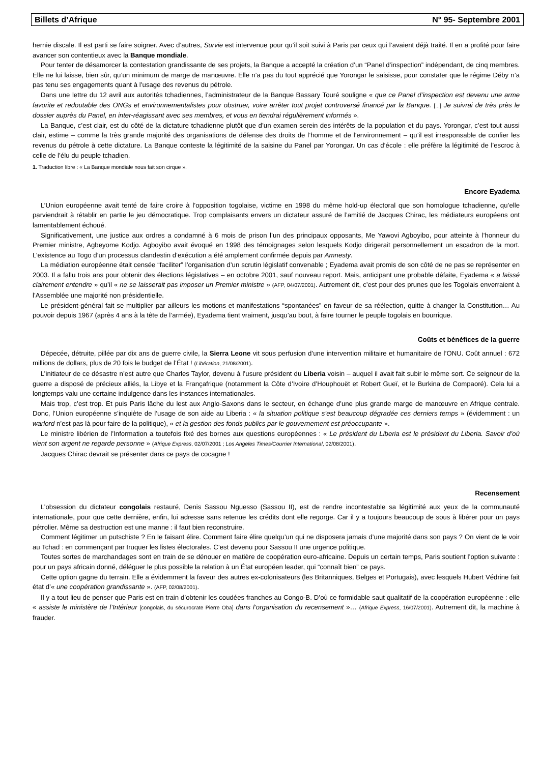Billets d’Afrique N° 95- Septembre 2001
hernie discale. Il est parti se faire soigner. Avec d’autres, Survie est intervenue pour qu’il soit suivi à Paris par ceux qui l’avaient déjà traité. Il en a profité pour faire avancer son contentieux avec la Banque mondiale.
Pour tenter de désamorcer la contestation grandissante de ses projets, la Banque a accepté la création d’un “Panel d’inspection” indépendant, de cinq membres. Elle ne lui laisse, bien sûr, qu’un minimum de marge de manœuvre. Elle n’a pas du tout apprécié que Yorongar le saisisse, pour constater que le régime Déby n’a pas tenu ses engagements quant à l’usage des revenus du pétrole.
Dans une lettre du 12 avril aux autorités tchadiennes, l’administrateur de la Banque Bassary Touré souligne « que ce Panel d’inspection est devenu une arme favorite et redoutable des ONGs et environnementalistes pour obstruer, voire arrêter tout projet controversé financé par la Banque. [...] Je suivrai de très près le dossier auprès du Panel, en inter-réagissant avec ses membres, et vous en tiendrai régulièrement informés ».
La Banque, c’est clair, est du côté de la dictature tchadienne plutôt que d’un examen serein des intérêts de la population et du pays. Yorongar, c’est tout aussi clair, estime – comme la très grande majorité des organisations de défense des droits de l’homme et de l’environnement – qu’il est irresponsable de confier les revenus du pétrole à cette dictature. La Banque conteste la légitimité de la saisine du Panel par Yorongar. Un cas d’école : elle préfère la légitimité de l’escroc à celle de l’élu du peuple tchadien.
1. Traduction libre : « La Banque mondiale nous fait son cirque ».
Encore Eyadema
L’Union européenne avait tenté de faire croire à l’opposition togolaise, victime en 1998 du même hold-up électoral que son homologue tchadienne, qu’elle parviendrait à rétablir en partie le jeu démocratique. Trop complaisants envers un dictateur assuré de l’amitié de Jacques Chirac, les médiateurs européens ont lamentablement échoué.
Significativement, une justice aux ordres a condamné à 6 mois de prison l’un des principaux opposants, Me Yawovi Agboyibo, pour atteinte à l’honneur du Premier ministre, Agbeyome Kodjo. Agboyibo avait évoqué en 1998 des témoignages selon lesquels Kodjo dirigerait personnellement un escadron de la mort. L’existence au Togo d’un processus clandestin d’exécution a été amplement confirmée depuis par Amnesty.
La médiation européenne était censée “faciliter” l’organisation d’un scrutin législatif convenable ; Eyadema avait promis de son côté de ne pas se représenter en 2003. Il a fallu trois ans pour obtenir des élections législatives – en octobre 2001, sauf nouveau report. Mais, anticipant une probable défaite, Eyadema « a laissé clairement entendre » qu’il « ne se laisserait pas imposer un Premier ministre » (AFP, 04/07/2001). Autrement dit, c’est pour des prunes que les Togolais enverraient à l’Assemblée une majorité non présidentielle.
Le président-général fait se multiplier par ailleurs les motions et manifestations “spontanées” en faveur de sa réélection, quitte à changer la Constitution… Au pouvoir depuis 1967 (après 4 ans à la tête de l’armée), Eyadema tient vraiment, jusqu’au bout, à faire tourner le peuple togolais en bourrique.
Coûts et bénéfices de la guerre
Dépecée, détruite, pillée par dix ans de guerre civile, la Sierra Leone vit sous perfusion d’une intervention militaire et humanitaire de l’ONU. Coût annuel : 672 millions de dollars, plus de 20 fois le budget de l’État ! (Libération, 21/08/2001).
L’initiateur de ce désastre n’est autre que Charles Taylor, devenu à l’usure président du Liberia voisin – auquel il avait fait subir le même sort. Ce seigneur de la guerre a disposé de précieux alliés, la Libye et la Françafrique (notamment la Côte d’Ivoire d’Houphouët et Robert Gueï, et le Burkina de Compaoré). Cela lui a longtemps valu une certaine indulgence dans les instances internationales.
Mais trop, c’est trop. Et puis Paris lâche du lest aux Anglo-Saxons dans le secteur, en échange d’une plus grande marge de manœuvre en Afrique centrale. Donc, l’Union européenne s’inquiète de l’usage de son aide au Liberia : « la situation politique s’est beaucoup dégradée ces derniers temps » (évidemment : un warlord n’est pas là pour faire de la politique), « et la gestion des fonds publics par le gouvernement est préoccupante ».
Le ministre libérien de l’Information a toutefois fixé des bornes aux questions européennes : « Le président du Liberia est le président du Liberia. Savoir d’où vient son argent ne regarde personne » (Afrique Express, 02/07/2001 ; Los Angeles Times/Courrier International, 02/08/2001).
Jacques Chirac devrait se présenter dans ce pays de cocagne !
Recensement
L’obsession du dictateur congolais restauré, Denis Sassou Nguesso (Sassou II), est de rendre incontestable sa légitimité aux yeux de la communauté internationale, pour que cette dernière, enfin, lui adresse sans retenue les crédits dont elle regorge. Car il y a toujours beaucoup de sous à libérer pour un pays pétrolier. Même sa destruction est une manne : il faut bien reconstruire.
Comment légitimer un putschiste ? En le faisant élire. Comment faire élire quelqu’un qui ne disposera jamais d’une majorité dans son pays ? On vient de le voir au Tchad : en commençant par truquer les listes électorales. C’est devenu pour Sassou II une urgence politique.
Toutes sortes de marchandages sont en train de se dénouer en matière de coopération euro-africaine. Depuis un certain temps, Paris soutient l’option suivante : pour un pays africain donné, déléguer le plus possible la relation à un État européen leader, qui “connaît bien” ce pays.
Cette option gagne du terrain. Elle a évidemment la faveur des autres ex-colonisateurs (les Britanniques, Belges et Portugais), avec lesquels Hubert Védrine fait état d’« une coopération grandissante ». (AFP, 02/08/2001).
Il y a tout lieu de penser que Paris est en train d’obtenir les coudées franches au Congo-B. D’où ce formidable saut qualitatif de la coopération européenne : elle « assiste le ministère de l’Intérieur [congolais, du sécurocrate Pierre Oba] dans l’organisation du recensement »… (Afrique Express, 16/07/2001). Autrement dit, la machine à frauder.